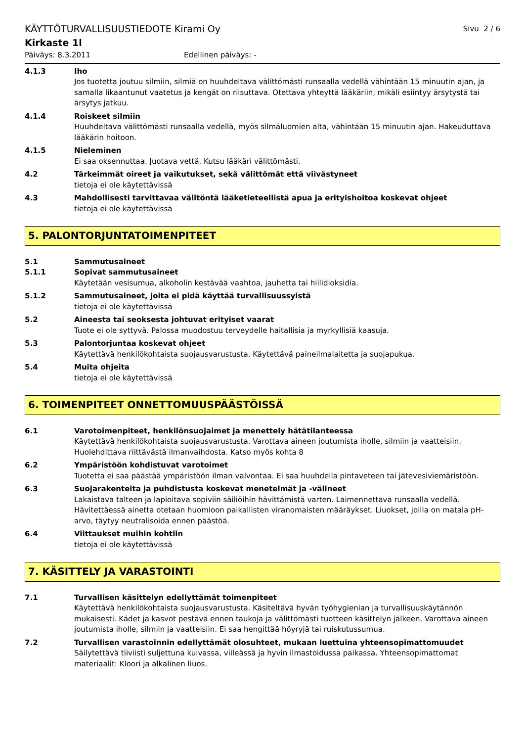KÄYTTÖTURVALLISUUSTIEDOTE Kirami Oy Sivu 2 / 6
Kirkaste 1l
Päiväys: 8.3.2011 Edellinen päiväys: -
4.1.3 Iho
Jos tuotetta joutuu silmiin, silmiä on huuhdeltava välittömästi runsaalla vedellä vähintään 15 minuutin ajan, ja samalla likaantunut vaatetus ja kengät on riisuttava. Otettava yhteyttä lääkäriin, mikäli esiintyy ärsytystä tai ärsytys jatkuu.
4.1.4 Roiskeet silmiin
Huuhdeltava välittömästi runsaalla vedellä, myös silmäluomien alta, vähintään 15 minuutin ajan. Hakeuduttava lääkärin hoitoon.
4.1.5 Nieleminen
Ei saa oksennuttaa. Juotava vettä. Kutsu lääkäri välittömästi.
4.2 Tärkeimmät oireet ja vaikutukset, sekä välittömät että viivästyneet
tietoja ei ole käytettävissä
4.3 Mahdollisesti tarvittavaa välitöntä lääketieteellistä apua ja erityishoitoa koskevat ohjeet
tietoja ei ole käytettävissä
5. PALONTORJUNTATOIMENPITEET
5.1 Sammutusaineet
5.1.1 Sopivat sammutusaineet
Käytetään vesisumua, alkoholin kestävää vaahtoa, jauhetta tai hiilidioksidia.
5.1.2 Sammutusaineet, joita ei pidä käyttää turvallisuussyistä
tietoja ei ole käytettävissä
5.2 Aineesta tai seoksesta johtuvat erityiset vaarat
Tuote ei ole syttyvä. Palossa muodostuu terveydelle haitallisia ja myrkyllisiä kaasuja.
5.3 Palontorjuntaa koskevat ohjeet
Käytettävä henkilökohtaista suojausvarustusta. Käytettävä paineilmalaitetta ja suojapukua.
5.4 Muita ohjeita
tietoja ei ole käytettävissä
6. TOIMENPITEET ONNETTOMUUSPÄÄSTÖISSÄ
6.1 Varotoimenpiteet, henkilönsuojaimet ja menettely hätätilanteessa
Käytettävä henkilökohtaista suojausvarustusta. Varottava aineen joutumista iholle, silmiin ja vaatteisiin. Huolehdittava riittävästä ilmanvaihdosta. Katso myös kohta 8
6.2 Ympäristöön kohdistuvat varotoimet
Tuotetta ei saa päästää ympäristöön ilman valvontaa. Ei saa huuhdella pintaveteen tai jätevesiviemäristöön.
6.3 Suojarakenteita ja puhdistusta koskevat menetelmät ja -välineet
Lakaistava talteen ja lapioitava sopiviin säiliöihin hävittämistä varten. Laimennettava runsaalla vedellä. Hävitettäessä ainetta otetaan huomioon paikallisten viranomaisten määräykset. Liuokset, joilla on matala pH-arvo, täytyy neutralisoida ennen päästöä.
6.4 Viittaukset muihin kohtiin
tietoja ei ole käytettävissä
7. KÄSITTELY JA VARASTOINTI
7.1 Turvallisen käsittelyn edellyttämät toimenpiteet
Käytettävä henkilökohtaista suojausvarustusta. Käsiteltävä hyvän työhygienian ja turvallisuuskäytännön mukaisesti. Kädet ja kasvot pestävä ennen taukoja ja välittömästi tuotteen käsittelyn jälkeen. Varottava aineen joutumista iholle, silmiin ja vaatteisiin. Ei saa hengittää höyryjä tai ruiskutussumua.
7.2 Turvallisen varastoinnin edellyttämät olosuhteet, mukaan luettuina yhteensopimattomuudet
Säilytettävä tiiviisti suljettuna kuivassa, viileässä ja hyvin ilmastoidussa paikassa. Yhteensopimattomat materiaalit: Kloori ja alkalinen liuos.